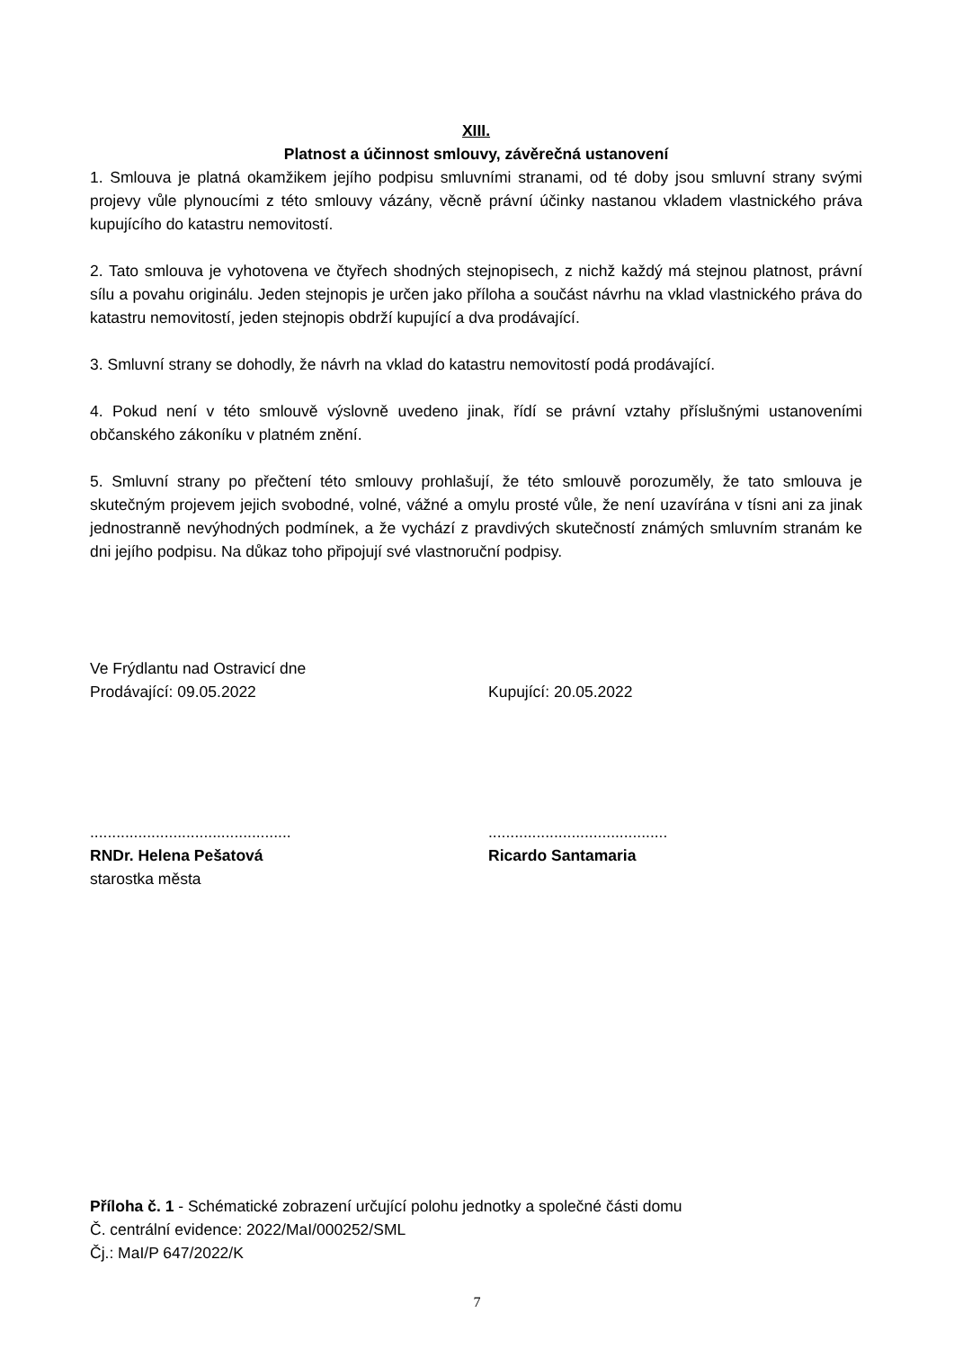XIII.
Platnost a účinnost smlouvy, závěrečná ustanovení
1. Smlouva je platná okamžikem jejího podpisu smluvními stranami, od té doby jsou smluvní strany svými projevy vůle plynoucími z této smlouvy vázány, věcně právní účinky nastanou vkladem vlastnického práva kupujícího do katastru nemovitostí.
2. Tato smlouva je vyhotovena ve čtyřech shodných stejnopisech, z nichž každý má stejnou platnost, právní sílu a povahu originálu. Jeden stejnopis je určen jako příloha a součást návrhu na vklad vlastnického práva do katastru nemovitostí, jeden stejnopis obdrží kupující a dva prodávající.
3. Smluvní strany se dohodly, že návrh na vklad do katastru nemovitostí podá prodávající.
4. Pokud není v této smlouvě výslovně uvedeno jinak, řídí se právní vztahy příslušnými ustanoveními občanského zákoníku v platném znění.
5. Smluvní strany po přečtení této smlouvy prohlašují, že této smlouvě porozuměly, že tato smlouva je skutečným projevem jejich svobodné, volné, vážné a omylu prosté vůle, že není uzavírána v tísni ani za jinak jednostranně nevýhodných podmínek, a že vychází z pravdivých skutečností známých smluvním stranám ke dni jejího podpisu. Na důkaz toho připojují své vlastnoruční podpisy.
Ve Frýdlantu nad Ostravicí dne
Prodávající: 09.05.2022 Kupující: 20.05.2022
..............................................
.........................................
RNDr. Helena Pešatová Ricardo Santamaria
starostka města
Příloha č. 1 - Schématické zobrazení určující polohu jednotky a společné části domu
Č. centrální evidence: 2022/MaI/000252/SML
Čj.: MaI/P 647/2022/K
7